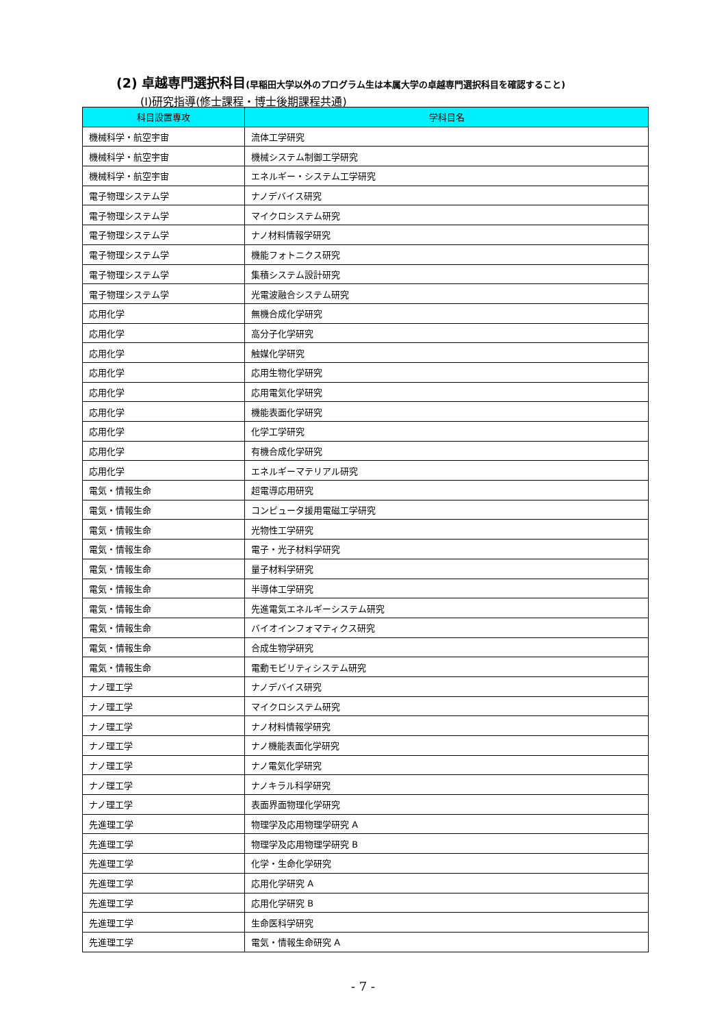(2) 卓越専門選択科目(早稲田大学以外のプログラム生は本属大学の卓越専門選択科目を確認すること)
(I)研究指導(修士課程・博士後期課程共通)
| 科目設置専攻 | 学科目名 |
| --- | --- |
| 機械科学・航空宇宙 | 流体工学研究 |
| 機械科学・航空宇宙 | 機械システム制御工学研究 |
| 機械科学・航空宇宙 | エネルギー・システム工学研究 |
| 電子物理システム学 | ナノデバイス研究 |
| 電子物理システム学 | マイクロシステム研究 |
| 電子物理システム学 | ナノ材料情報学研究 |
| 電子物理システム学 | 機能フォトニクス研究 |
| 電子物理システム学 | 集積システム設計研究 |
| 電子物理システム学 | 光電波融合システム研究 |
| 応用化学 | 無機合成化学研究 |
| 応用化学 | 高分子化学研究 |
| 応用化学 | 触媒化学研究 |
| 応用化学 | 応用生物化学研究 |
| 応用化学 | 応用電気化学研究 |
| 応用化学 | 機能表面化学研究 |
| 応用化学 | 化学工学研究 |
| 応用化学 | 有機合成化学研究 |
| 応用化学 | エネルギーマテリアル研究 |
| 電気・情報生命 | 超電導応用研究 |
| 電気・情報生命 | コンピュータ援用電磁工学研究 |
| 電気・情報生命 | 光物性工学研究 |
| 電気・情報生命 | 電子・光子材料学研究 |
| 電気・情報生命 | 量子材料学研究 |
| 電気・情報生命 | 半導体工学研究 |
| 電気・情報生命 | 先進電気エネルギーシステム研究 |
| 電気・情報生命 | バイオインフォマティクス研究 |
| 電気・情報生命 | 合成生物学研究 |
| 電気・情報生命 | 電動モビリティシステム研究 |
| ナノ理工学 | ナノデバイス研究 |
| ナノ理工学 | マイクロシステム研究 |
| ナノ理工学 | ナノ材料情報学研究 |
| ナノ理工学 | ナノ機能表面化学研究 |
| ナノ理工学 | ナノ電気化学研究 |
| ナノ理工学 | ナノキラル科学研究 |
| ナノ理工学 | 表面界面物理化学研究 |
| 先進理工学 | 物理学及応用物理学研究 A |
| 先進理工学 | 物理学及応用物理学研究 B |
| 先進理工学 | 化学・生命化学研究 |
| 先進理工学 | 応用化学研究 A |
| 先進理工学 | 応用化学研究 B |
| 先進理工学 | 生命医科学研究 |
| 先進理工学 | 電気・情報生命研究 A |
- 7 -